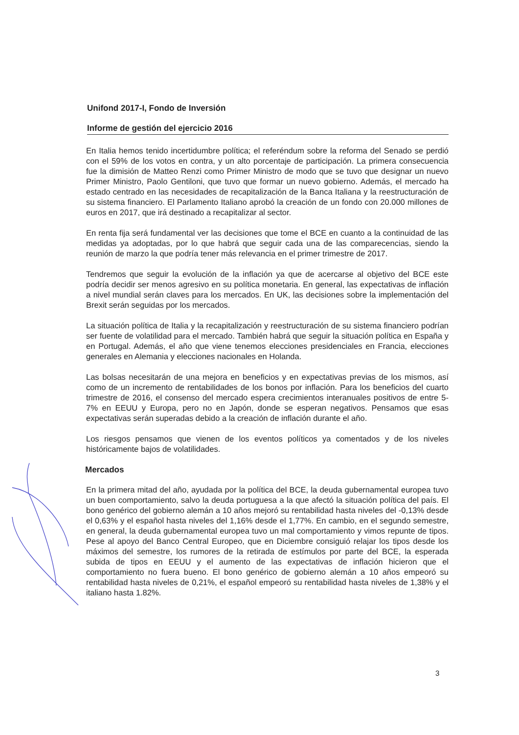Unifond 2017-I, Fondo de Inversión
Informe de gestión del ejercicio 2016
En Italia hemos tenido incertidumbre política; el referéndum sobre la reforma del Senado se perdió con el 59% de los votos en contra, y un alto porcentaje de participación. La primera consecuencia fue la dimisión de Matteo Renzi como Primer Ministro de modo que se tuvo que designar un nuevo Primer Ministro, Paolo Gentiloni, que tuvo que formar un nuevo gobierno. Además, el mercado ha estado centrado en las necesidades de recapitalización de la Banca Italiana y la reestructuración de su sistema financiero. El Parlamento Italiano aprobó la creación de un fondo con 20.000 millones de euros en 2017, que irá destinado a recapitalizar al sector.
En renta fija será fundamental ver las decisiones que tome el BCE en cuanto a la continuidad de las medidas ya adoptadas, por lo que habrá que seguir cada una de las comparecencias, siendo la reunión de marzo la que podría tener más relevancia en el primer trimestre de 2017.
Tendremos que seguir la evolución de la inflación ya que de acercarse al objetivo del BCE este podría decidir ser menos agresivo en su política monetaria. En general, las expectativas de inflación a nivel mundial serán claves para los mercados. En UK, las decisiones sobre la implementación del Brexit serán seguidas por los mercados.
La situación política de Italia y la recapitalización y reestructuración de su sistema financiero podrían ser fuente de volatilidad para el mercado. También habrá que seguir la situación política en España y en Portugal. Además, el año que viene tenemos elecciones presidenciales en Francia, elecciones generales en Alemania y elecciones nacionales en Holanda.
Las bolsas necesitarán de una mejora en beneficios y en expectativas previas de los mismos, así como de un incremento de rentabilidades de los bonos por inflación. Para los beneficios del cuarto trimestre de 2016, el consenso del mercado espera crecimientos interanuales positivos de entre 5-7% en EEUU y Europa, pero no en Japón, donde se esperan negativos. Pensamos que esas expectativas serán superadas debido a la creación de inflación durante el año.
Los riesgos pensamos que vienen de los eventos políticos ya comentados y de los niveles históricamente bajos de volatilidades.
Mercados
En la primera mitad del año, ayudada por la política del BCE, la deuda gubernamental europea tuvo un buen comportamiento, salvo la deuda portuguesa a la que afectó la situación política del país. El bono genérico del gobierno alemán a 10 años mejoró su rentabilidad hasta niveles del -0,13% desde el 0,63% y el español hasta niveles del 1,16% desde el 1,77%. En cambio, en el segundo semestre, en general, la deuda gubernamental europea tuvo un mal comportamiento y vimos repunte de tipos. Pese al apoyo del Banco Central Europeo, que en Diciembre consiguió relajar los tipos desde los máximos del semestre, los rumores de la retirada de estímulos por parte del BCE, la esperada subida de tipos en EEUU y el aumento de las expectativas de inflación hicieron que el comportamiento no fuera bueno. El bono genérico de gobierno alemán a 10 años empeoró su rentabilidad hasta niveles de 0,21%, el español empeoró su rentabilidad hasta niveles de 1,38% y el italiano hasta 1.82%.
3